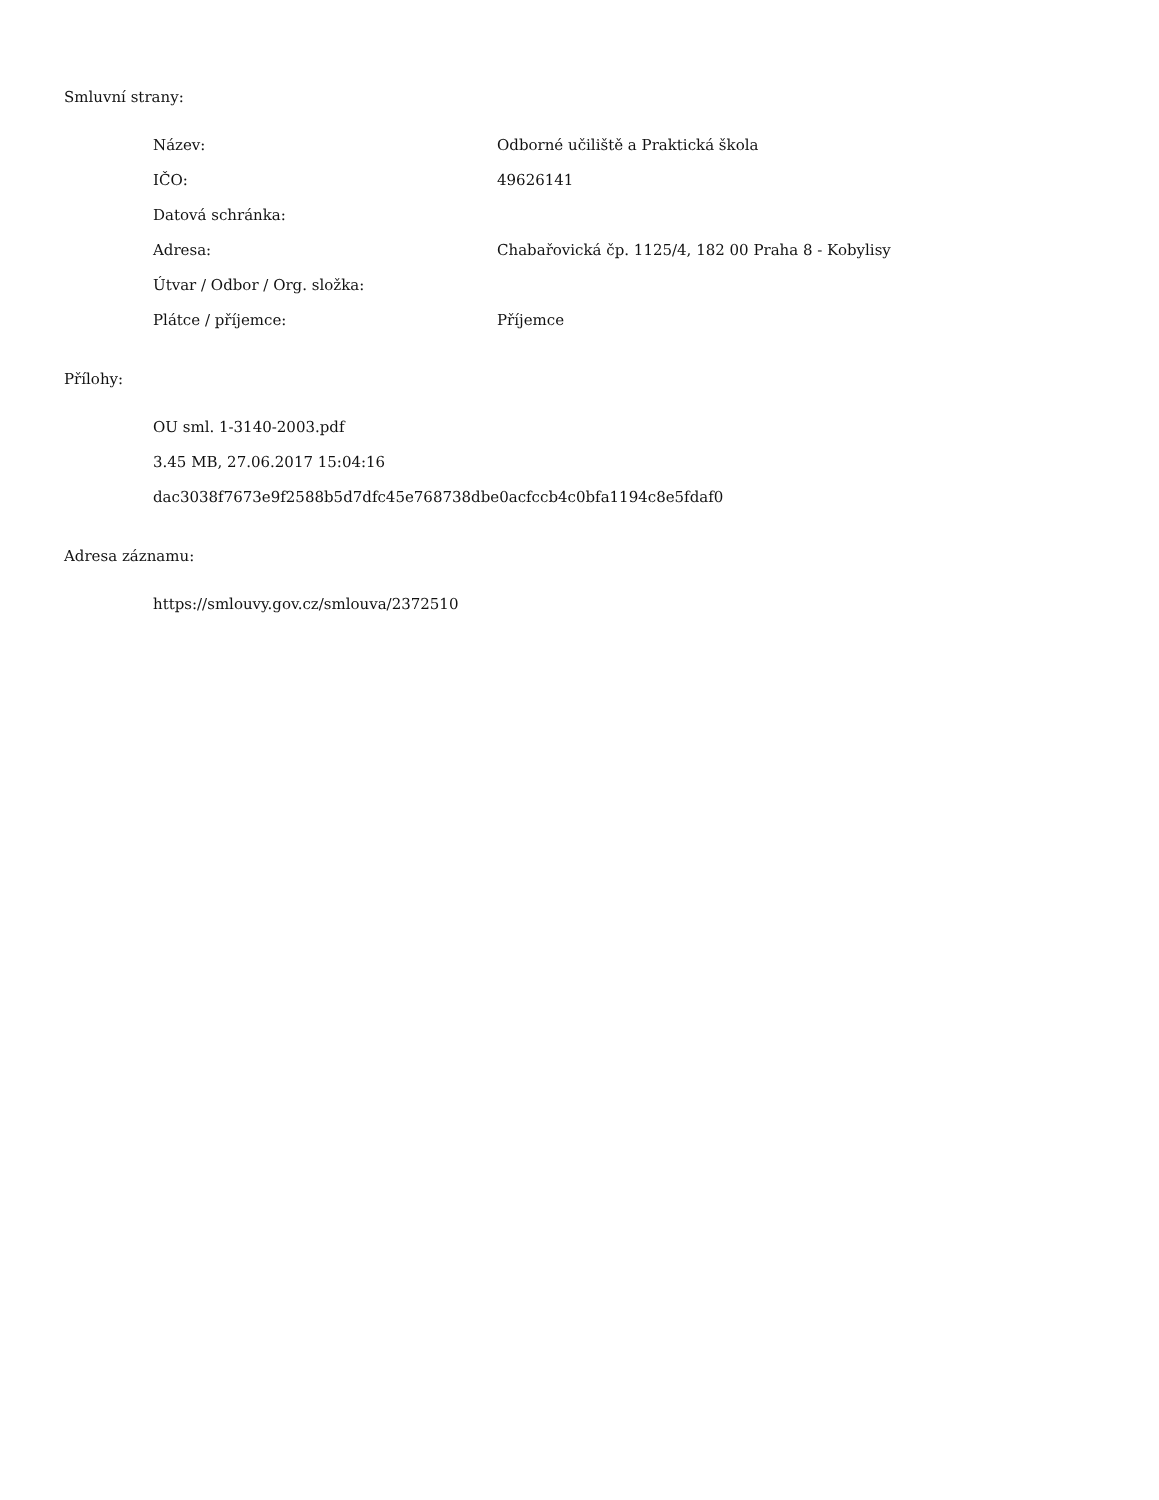Smluvní strany:
| Název: | Odborné učiliště a Praktická škola |
| IČO: | 49626141 |
| Datová schránka: | |
| Adresa: | Chabařovická čp. 1125/4, 182 00 Praha 8 - Kobylisy |
| Útvar / Odbor / Org. složka: | |
| Plátce / příjemce: | Příjemce |
Přílohy:
OU sml. 1-3140-2003.pdf
3.45 MB, 27.06.2017 15:04:16
dac3038f7673e9f2588b5d7dfc45e768738dbe0acfccb4c0bfa1194c8e5fdaf0
Adresa záznamu:
https://smlouvy.gov.cz/smlouva/2372510